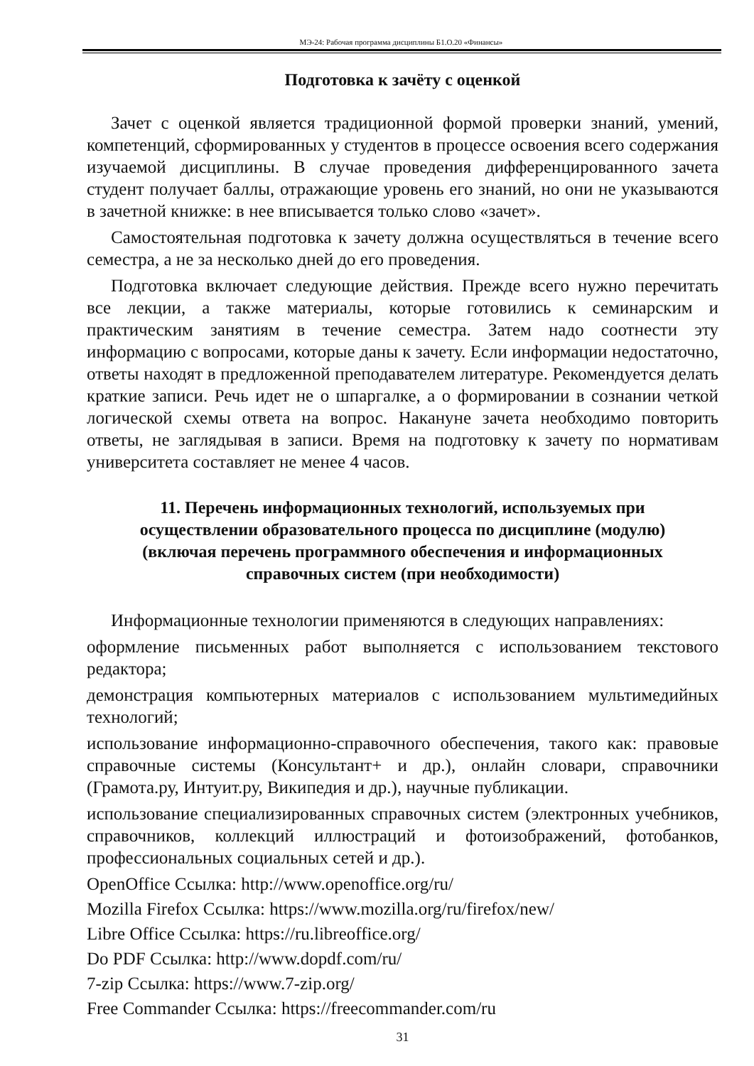МЭ-24: Рабочая программа дисциплины Б1.О.20 «Финансы»
Подготовка к зачёту с оценкой
Зачет с оценкой является традиционной формой проверки знаний, умений, компетенций, сформированных у студентов в процессе освоения всего содержания изучаемой дисциплины. В случае проведения дифференцированного зачета студент получает баллы, отражающие уровень его знаний, но они не указываются в зачетной книжке: в нее вписывается только слово «зачет».
Самостоятельная подготовка к зачету должна осуществляться в течение всего семестра, а не за несколько дней до его проведения.
Подготовка включает следующие действия. Прежде всего нужно перечитать все лекции, а также материалы, которые готовились к семинарским и практическим занятиям в течение семестра. Затем надо соотнести эту информацию с вопросами, которые даны к зачету. Если информации недостаточно, ответы находят в предложенной преподавателем литературе. Рекомендуется делать краткие записи. Речь идет не о шпаргалке, а о формировании в сознании четкой логической схемы ответа на вопрос. Накануне зачета необходимо повторить ответы, не заглядывая в записи. Время на подготовку к зачету по нормативам университета составляет не менее 4 часов.
11. Перечень информационных технологий, используемых при осуществлении образовательного процесса по дисциплине (модулю) (включая перечень программного обеспечения и информационных справочных систем (при необходимости)
Информационные технологии применяются в следующих направлениях:
оформление письменных работ выполняется с использованием текстового редактора;
демонстрация компьютерных материалов с использованием мультимедийных технологий;
использование информационно-справочного обеспечения, такого как: правовые справочные системы (Консультант+ и др.), онлайн словари, справочники (Грамота.ру, Интуит.ру, Википедия и др.), научные публикации.
использование специализированных справочных систем (электронных учебников, справочников, коллекций иллюстраций и фотоизображений, фотобанков, профессиональных социальных сетей и др.).
OpenOffice Ссылка: http://www.openoffice.org/ru/
Mozilla Firefox Ссылка: https://www.mozilla.org/ru/firefox/new/
Libre Office Ссылка: https://ru.libreoffice.org/
Do PDF Ссылка: http://www.dopdf.com/ru/
7-zip Ссылка: https://www.7-zip.org/
Free Commander Ссылка: https://freecommander.com/ru
31